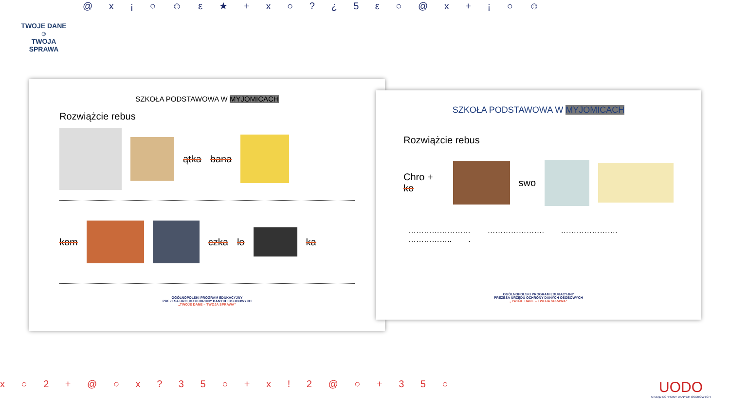@ x ¡ ○ ☺ ε ★ + x ○ ? ¿ 5 ε ○ @ x + ¡ ○ ☺
TWOJE DANE
☺
TWOJA SPRAWA
SZKOŁA PODSTAWOWA W MYJOMICACH
Rozwiążcie rebus
ątka bana
kom czka lo ka
OGÓLNOPOLSKI PROGRAM EDUKACYJNY
PREZESA URZĘDU OCHRONY DANYCH OSOBOWYCH
„TWOJE DANE – TWOJA SPRAWA”
SZKOŁA PODSTAWOWA W MYJOMICACH
Rozwiążcie rebus
Chro + ko swo
…………………… …………………. …………………. …………….. .
OGÓLNOPOLSKI PROGRAM EDUKACYJNY
PREZESA URZĘDU OCHRONY DANYCH OSOBOWYCH
„TWOJE DANE – TWOJA SPRAWA”
x ○ 2 + @ ○ x ? 3 5 ○ + x ! 2 @ ○ + 3 5 ○
UODO
URZĄD OCHRONY DANYCH OSOBOWYCH